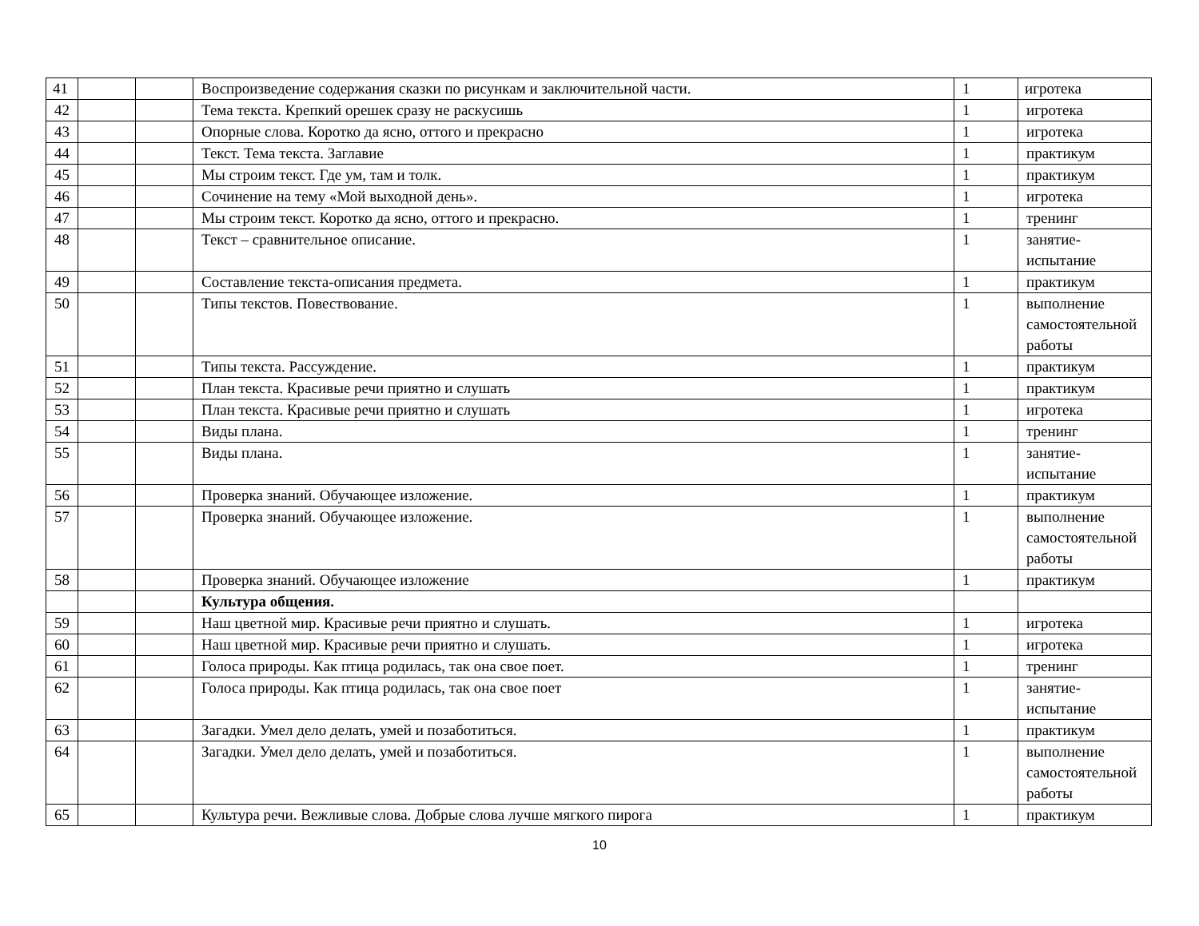| 41 | | | Воспроизведение содержания сказки по рисункам и заключительной части. | 1 | игротека |
| 42 | | | Тема текста. Крепкий орешек сразу не раскусишь | 1 | игротека |
| 43 | | | Опорные слова. Коротко да ясно, оттого и прекрасно | 1 | игротека |
| 44 | | | Текст. Тема текста. Заглавие | 1 | практикум |
| 45 | | | Мы строим текст. Где ум, там и толк. | 1 | практикум |
| 46 | | | Сочинение на тему «Мой выходной день». | 1 | игротека |
| 47 | | | Мы строим текст. Коротко да ясно, оттого и прекрасно. | 1 | тренинг |
| 48 | | | Текст – сравнительное описание. | 1 | занятие-испытание |
| 49 | | | Составление текста-описания предмета. | 1 | практикум |
| 50 | | | Типы текстов. Повествование. | 1 | выполнение самостоятельной работы |
| 51 | | | Типы текста. Рассуждение. | 1 | практикум |
| 52 | | | План текста. Красивые речи приятно и слушать | 1 | практикум |
| 53 | | | План текста. Красивые речи приятно и слушать | 1 | игротека |
| 54 | | | Виды плана. | 1 | тренинг |
| 55 | | | Виды плана. | 1 | занятие-испытание |
| 56 | | | Проверка знаний. Обучающее изложение. | 1 | практикум |
| 57 | | | Проверка знаний. Обучающее изложение. | 1 | выполнение самостоятельной работы |
| 58 | | | Проверка знаний. Обучающее изложение | 1 | практикум |
| | | | Культура общения. | | |
| 59 | | | Наш цветной мир. Красивые речи приятно и слушать. | 1 | игротека |
| 60 | | | Наш цветной мир. Красивые речи приятно и слушать. | 1 | игротека |
| 61 | | | Голоса природы. Как птица родилась, так она свое поет. | 1 | тренинг |
| 62 | | | Голоса природы. Как птица родилась, так она свое поет | 1 | занятие-испытание |
| 63 | | | Загадки. Умел дело делать, умей и позаботиться. | 1 | практикум |
| 64 | | | Загадки. Умел дело делать, умей и позаботиться. | 1 | выполнение самостоятельной работы |
| 65 | | | Культура речи. Вежливые слова. Добрые слова лучше мягкого пирога | 1 | практикум |
10